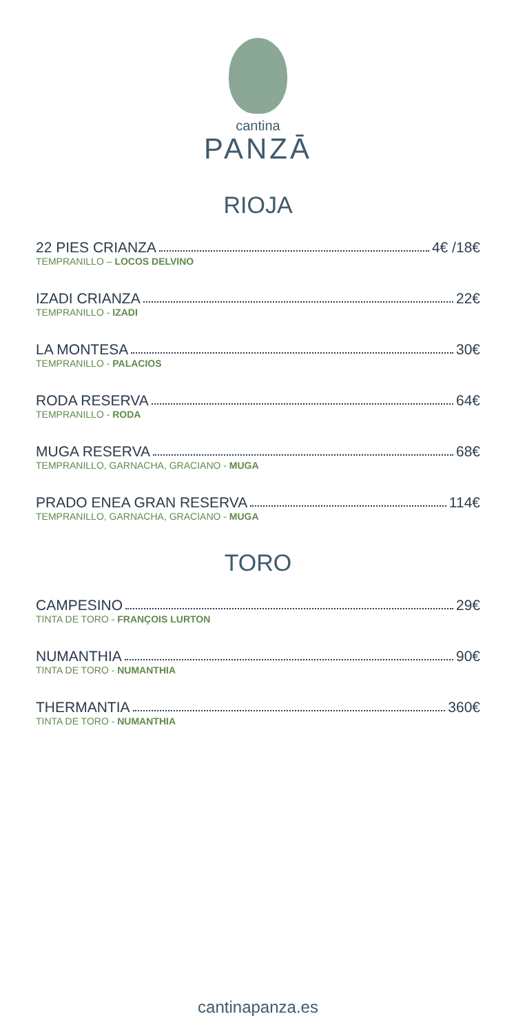cantina
PANZĀ
RIOJA
22 PIES CRIANZA 4€ /18€
TEMPRANILLO – LOCOS DELVINO
IZADI CRIANZA 22€
TEMPRANILLO - IZADI
LA MONTESA 30€
TEMPRANILLO - PALACIOS
RODA RESERVA 64€
TEMPRANILLO - RODA
MUGA RESERVA 68€
TEMPRANILLO, GARNACHA, GRACIANO - MUGA
PRADO ENEA GRAN RESERVA 114€
TEMPRANILLO, GARNACHA, GRACIANO - MUGA
TORO
CAMPESINO 29€
TINTA DE TORO - FRANÇOIS LURTON
NUMANTHIA 90€
TINTA DE TORO - NUMANTHIA
THERMANTIA 360€
TINTA DE TORO - NUMANTHIA
cantinapanza.es